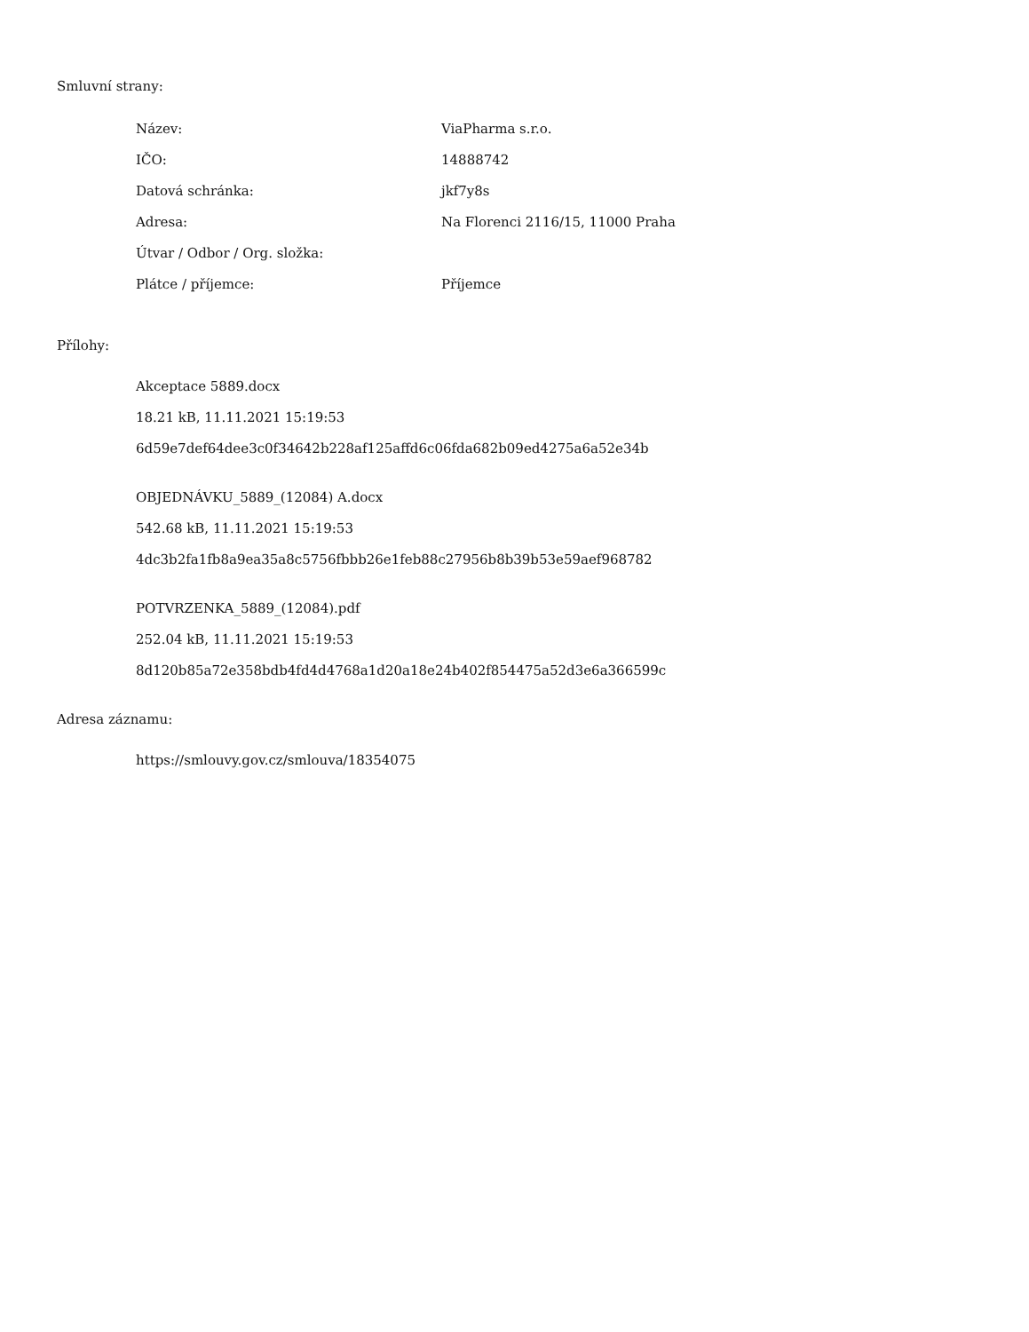Smluvní strany:
| Název: | ViaPharma s.r.o. |
| IČO: | 14888742 |
| Datová schránka: | jkf7y8s |
| Adresa: | Na Florenci 2116/15, 11000 Praha |
| Útvar / Odbor / Org. složka: | |
| Plátce / příjemce: | Příjemce |
Přílohy:
Akceptace 5889.docx
18.21 kB, 11.11.2021 15:19:53
6d59e7def64dee3c0f34642b228af125affd6c06fda682b09ed4275a6a52e34b
OBJEDNÁVKU_5889_(12084) A.docx
542.68 kB, 11.11.2021 15:19:53
4dc3b2fa1fb8a9ea35a8c5756fbbb26e1feb88c27956b8b39b53e59aef968782
POTVRZENKA_5889_(12084).pdf
252.04 kB, 11.11.2021 15:19:53
8d120b85a72e358bdb4fd4d4768a1d20a18e24b402f854475a52d3e6a366599c
Adresa záznamu:
https://smlouvy.gov.cz/smlouva/18354075